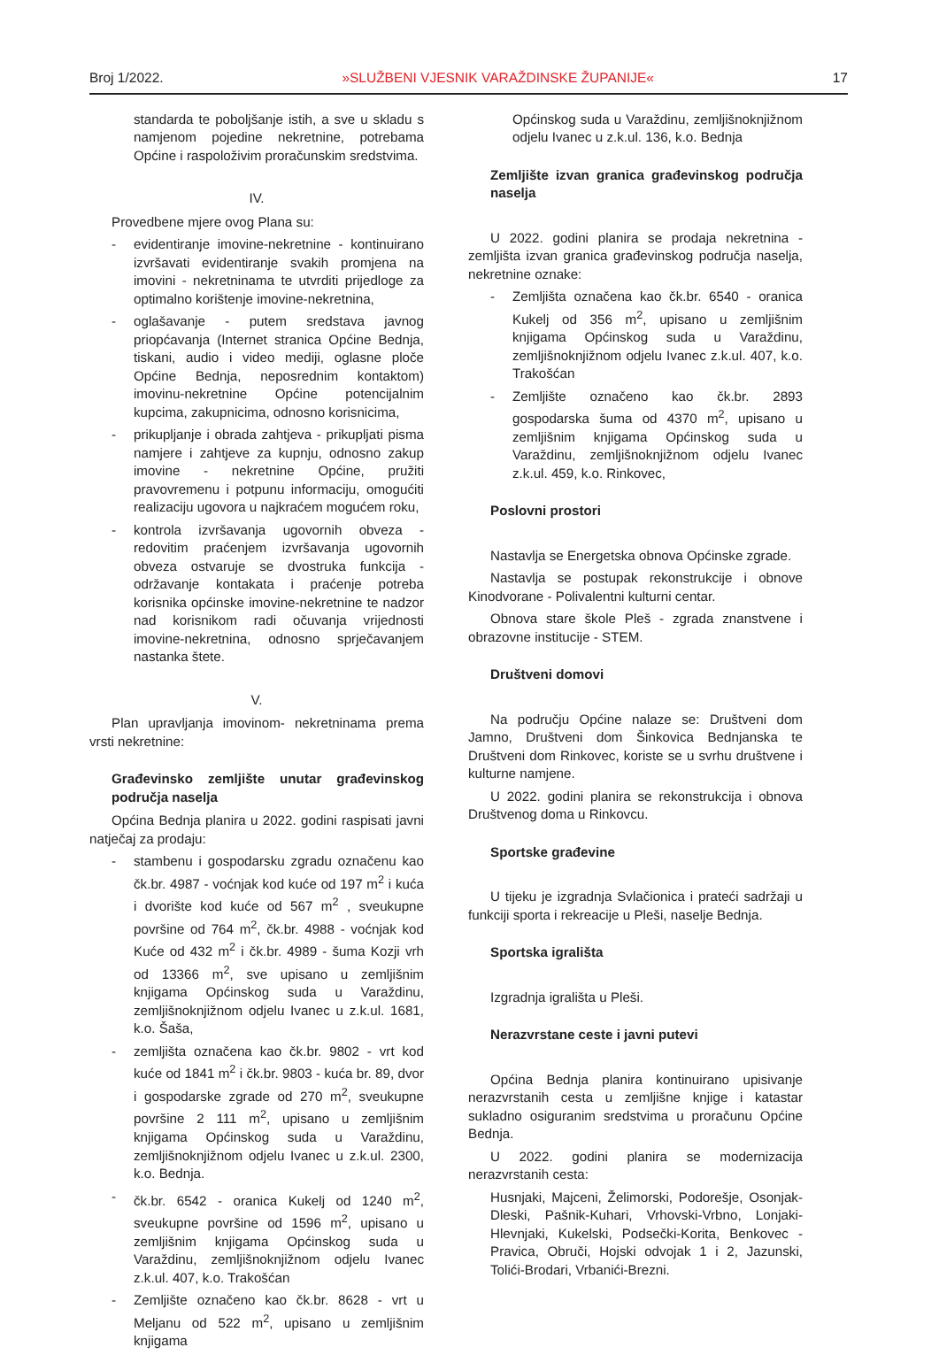Broj 1/2022. »SLUŽBENI VJESNIK VARAŽDINSKE ŽUPANIJE« 17
standarda te poboljšanje istih, a sve u skladu s namjenom pojedine nekretnine, potrebama Općine i raspoloživim proračunskim sredstvima.
IV.
Provedbene mjere ovog Plana su:
- evidentiranje imovine-nekretnine - kontinuirano izvršavati evidentiranje svakih promjena na imovini - nekretninama te utvrditi prijedloge za optimalno korištenje imovine-nekretnina,
- oglašavanje - putem sredstava javnog priopćavanja (Internet stranica Općine Bednja, tiskani, audio i video mediji, oglasne ploče Općine Bednja, neposrednim kontaktom) imovinu-nekretnine Općine potencijalnim kupcima, zakupnicima, odnosno korisnicima,
- prikupljanje i obrada zahtjeva - prikupljati pisma namjere i zahtjeve za kupnju, odnosno zakup imovine - nekretnine Općine, pružiti pravovremenu i potpunu informaciju, omogućiti realizaciju ugovora u najkraćem mogućem roku,
- kontrola izvršavanja ugovornih obveza - redovitim praćenjem izvršavanja ugovornih obveza ostvaruje se dvostruka funkcija - održavanje kontakata i praćenje potreba korisnika općinske imovine-nekretnine te nadzor nad korisnikom radi očuvanja vrijednosti imovine-nekretnina, odnosno sprječavanjem nastanka štete.
V.
Plan upravljanja imovinom- nekretninama prema vrsti nekretnine:
Građevinsko zemljište unutar građevinskog područja naselja
Općina Bednja planira u 2022. godini raspisati javni natječaj za prodaju:
- stambenu i gospodarsku zgradu označenu kao čk.br. 4987 - voćnjak kod kuće od 197 m<sup>2</sup> i kuća i dvorište kod kuće od 567 m<sup>2</sup> , sveukupne površine od 764 m<sup>2</sup>, čk.br. 4988 - voćnjak kod Kuće od 432 m<sup>2</sup> i čk.br. 4989 - šuma Kozji vrh od 13366 m<sup>2</sup>, sve upisano u zemljišnim knjigama Općinskog suda u Varaždinu, zemljišnoknjižnom odjelu Ivanec u z.k.ul. 1681, k.o. Šaša,
- zemljišta označena kao čk.br. 9802 - vrt kod kuće od 1841 m<sup>2</sup> i čk.br. 9803 - kuća br. 89, dvor i gospodarske zgrade od 270 m<sup>2</sup>, sveukupne površine 2 111 m<sup>2</sup>, upisano u zemljišnim knjigama Općinskog suda u Varaždinu, zemljišnoknjižnom odjelu Ivanec u z.k.ul. 2300, k.o. Bednja.
- čk.br. 6542 - oranica Kukelj od 1240 m<sup>2</sup>, sveukupne površine od 1596 m<sup>2</sup>, upisano u zemljišnim knjigama Općinskog suda u Varaždinu, zemljišnoknjižnom odjelu Ivanec z.k.ul. 407, k.o. Trakošćan
- Zemljište označeno kao čk.br. 8628 - vrt u Meljanu od 522 m<sup>2</sup>, upisano u zemljišnim knjigama
Općinskog suda u Varaždinu, zemljišnoknjižnom odjelu Ivanec u z.k.ul. 136, k.o. Bednja
Zemljište izvan granica građevinskog područja naselja
U 2022. godini planira se prodaja nekretnina -zemljišta izvan granica građevinskog područja naselja, nekretnine oznake:
- Zemljišta označena kao čk.br. 6540 - oranica Kukelj od 356 m<sup>2</sup>, upisano u zemljišnim knjigama Općinskog suda u Varaždinu, zemljišnoknjižnom odjelu Ivanec z.k.ul. 407, k.o. Trakošćan
- Zemljište označeno kao čk.br. 2893 gospodarska šuma od 4370 m<sup>2</sup>, upisano u zemljišnim knjigama Općinskog suda u Varaždinu, zemljišnoknjižnom odjelu Ivanec z.k.ul. 459, k.o. Rinkovec,
Poslovni prostori
Nastavlja se Energetska obnova Općinske zgrade.
Nastavlja se postupak rekonstrukcije i obnove Kinodvorane - Polivalentni kulturni centar.
Obnova stare škole Pleš - zgrada znanstvene i obrazovne institucije - STEM.
Društveni domovi
Na području Općine nalaze se: Društveni dom Jamno, Društveni dom Šinkovica Bednjanska te Društveni dom Rinkovec, koriste se u svrhu društvene i kulturne namjene.
U 2022. godini planira se rekonstrukcija i obnova Društvenog doma u Rinkovcu.
Sportske građevine
U tijeku je izgradnja Svlačionica i prateći sadržaji u funkciji sporta i rekreacije u Pleši, naselje Bednja.
Sportska igrališta
Izgradnja igrališta u Pleši.
Nerazvrstane ceste i javni putevi
Općina Bednja planira kontinuirano upisivanje nerazvrstanih cesta u zemljišne knjige i katastar sukladno osiguranim sredstvima u proračunu Općine Bednja.
U 2022. godini planira se modernizacija nerazvrstanih cesta:
Husnjaki, Majceni, Želimorski, Podorešje, Osonjak-Dleski, Pašnik-Kuhari, Vrhovski-Vrbno, Lonjaki-Hlevnjaki, Kukelski, Podsečki-Korita, Benkovec - Pravica, Obruči, Hojski odvojak 1 i 2, Jazunski, Tolići-Brodari, Vrbanići-Brezni.